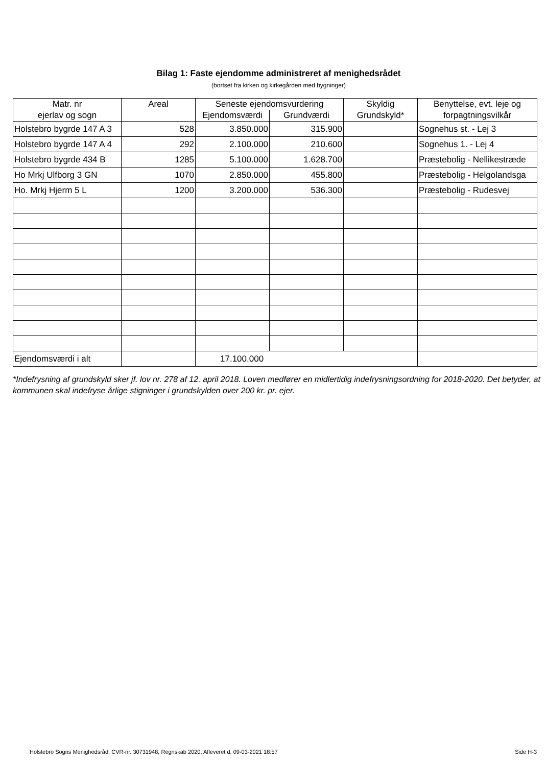Bilag 1: Faste ejendomme administreret af menighedsrådet
(bortset fra kirken og kirkegården med bygninger)
| Matr. nr ejerlav og sogn | Areal | Seneste ejendomsvurdering | | Skyldig Grundskyld* | Benyttelse, evt. leje og forpagtningsvilkår |
| --- | --- | --- | --- | --- | --- |
| | | Ejendomsværdi | Grundværdi | | |
| Holstebro bygrde 147 A 3 | 528 | 3.850.000 | 315.900 | | Sognehus st. - Lej 3 |
| Holstebro bygrde 147 A 4 | 292 | 2.100.000 | 210.600 | | Sognehus 1. - Lej 4 |
| Holstebro bygrde 434 B | 1285 | 5.100.000 | 1.628.700 | | Præstebolig - Nellikestræde |
| Ho Mrkj Ulfborg 3 GN | 1070 | 2.850.000 | 455.800 | | Præstebolig - Helgolandsga |
| Ho. Mrkj Hjerm 5 L | 1200 | 3.200.000 | 536.300 | | Præstebolig - Rudesvej |
| Ejendomsværdi i alt | | 17.100.000 | | | |
*Indefrysning af grundskyld sker jf. lov nr. 278 af 12. april 2018. Loven medfører en midlertidig indefrysningsordning for 2018-2020. Det betyder, at kommunen skal indefryse årlige stigninger i grundskylden over 200 kr. pr. ejer.
Holstebro Sogns Menighedsråd, CVR-nr. 30731948, Regnskab 2020, Afleveret d. 09-03-2021 18:57 Side H-3